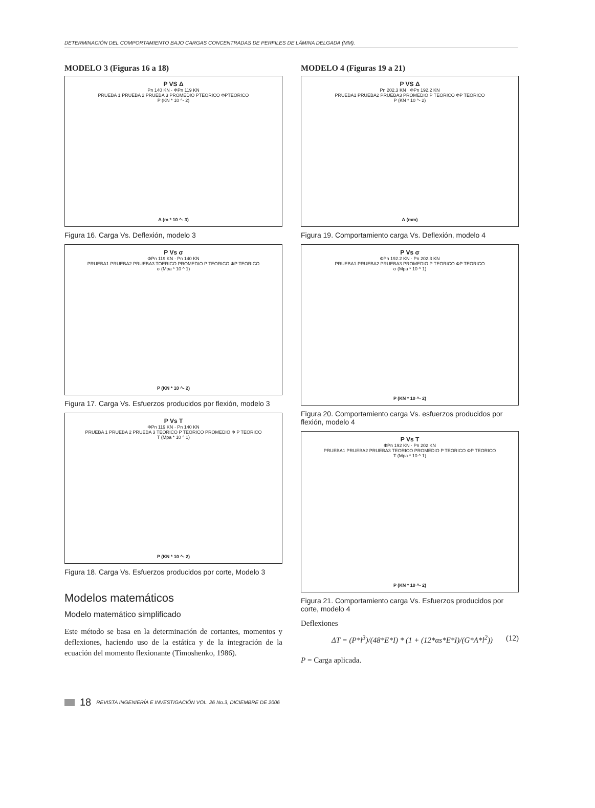DETERMINACIÓN DEL COMPORTAMIENTO BAJO CARGAS CONCENTRADAS DE PERFILES DE LÁMINA DELGADA (MM).
MODELO 3 (Figuras 16 a 18)
P VS Δ
Pn 140 KN · ΦPn 119 KN
PRUEBA 1 PRUEBA 2 PRUEBA 3 PROMEDIO PTEORICO ΦPTEORICO
P (KN * 10 ^- 2)
Δ (m * 10 ^- 3)
Figura 16. Carga Vs. Deflexión, modelo 3
P Vs σ
ΦPn 119 KN · Pn 140 KN
PRUEBA1 PRUEBA2 PRUEBA3 TOERICO PROMEDIO P TEORICO ΦP TEORICO
σ (Mpa * 10 ^ 1)
P (KN * 10 ^- 2)
Figura 17. Carga Vs. Esfuerzos producidos por flexión, modelo 3
P Vs T
ΦPn 119 KN · Pn 140 KN
PRUEBA 1 PRUEBA 2 PRUEBA 3 TEORICO P TEORICO PROMEDIO Φ P TEORICO
T (Mpa * 10 ^ 1)
P (KN * 10 ^- 2)
Figura 18. Carga Vs. Esfuerzos producidos por corte, Modelo 3
Modelos matemáticos
Modelo matemático simplificado
Este método se basa en la determinación de cortantes, momentos y deflexiones, haciendo uso de la estática y de la integración de la ecuación del momento flexionante (Timoshenko, 1986).
MODELO 4 (Figuras 19 a 21)
P VS Δ
Pn 202.3 KN · ΦPn 192.2 KN
PRUEBA1 PRUEBA2 PRUEBA3 PROMEDIO P TEORICO ΦP TEORICO
P (KN * 10 ^- 2)
Δ (mm)
Figura 19. Comportamiento carga Vs. Deflexión, modelo 4
P Vs σ
ΦPn 192.2 KN · Pn 202.3 KN
PRUEBA1 PRUEBA2 PRUEBA3 PROMEDIO P TEORICO ΦP TEORICO
σ (Mpa * 10 ^ 1)
P (KN * 10 ^- 2)
Figura 20. Comportamiento carga Vs. esfuerzos producidos por flexión, modelo 4
P Vs T
ΦPn 192 KN · Pn 202 KN
PRUEBA1 PRUEBA2 PRUEBA3 TEORICO PROMEDIO P TEORICO ΦP TEORICO
T (Mpa * 10 ^ 1)
P (KN * 10 ^- 2)
Figura 21. Comportamiento carga Vs. Esfuerzos producidos por corte, modelo 4
Deflexiones
ΔT = (P*l<sup>3</sup>)/(48*E*I) * (1 + (12*αs*E*I)/(G*A*l<sup>2</sup>)) (12)
P = Carga aplicada.
18 REVISTA INGENIERÍA E INVESTIGACIÓN VOL. 26 No.3, DICIEMBRE DE 2006